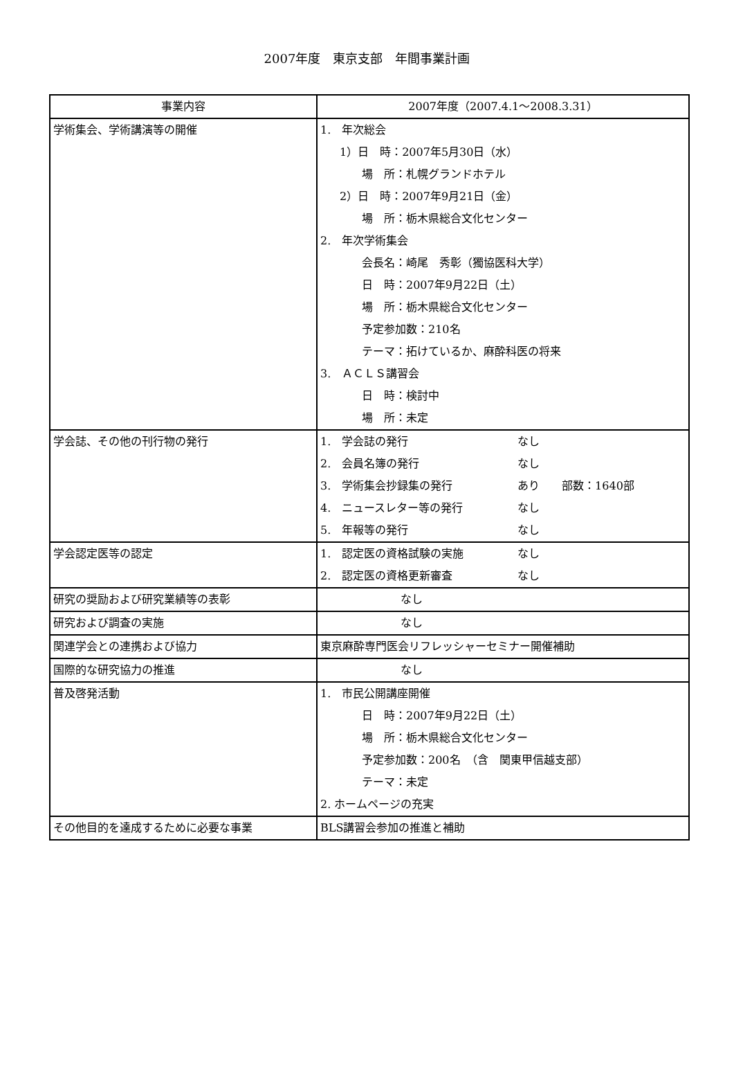2007年度　東京支部　年間事業計画
| 事業内容 | 2007年度（2007.4.1～2008.3.31） |
| --- | --- |
| 学術集会、学術講演等の開催 | 1. 年次総会 1）日 時：2007年5月30日（水） 場 所：札幌グランドホテル 2）日 時：2007年9月21日（金） 場 所：栃木県総合文化センター 2. 年次学術集会 会長名：崎尾 秀彰（獨協医科大学） 日 時：2007年9月22日（土） 場 所：栃木県総合文化センター 予定参加数：210名 テーマ：拓けているか、麻酔科医の将来 3. ＡＣＬＳ講習会 日 時：検討中 場 所：未定 |
| 学会誌、その他の刊行物の発行 | 1. 学会誌の発行 なし 2. 会員名簿の発行 なし 3. 学術集会抄録集の発行 あり 部数：1640部 4. ニュースレター等の発行 なし 5. 年報等の発行 なし |
| 学会認定医等の認定 | 1. 認定医の資格試験の実施 なし 2. 認定医の資格更新審査 なし |
| 研究の奨励および研究業績等の表彰 | なし |
| 研究および調査の実施 | なし |
| 関連学会との連携および協力 | 東京麻酔専門医会リフレッシャーセミナー開催補助 |
| 国際的な研究協力の推進 | なし |
| 普及啓発活動 | 1. 市民公開講座開催 日 時：2007年9月22日（土） 場 所：栃木県総合文化センター 予定参加数：200名 （含 関東甲信越支部） テーマ：未定 2. ホームページの充実 |
| その他目的を達成するために必要な事業 | BLS講習会参加の推進と補助 |